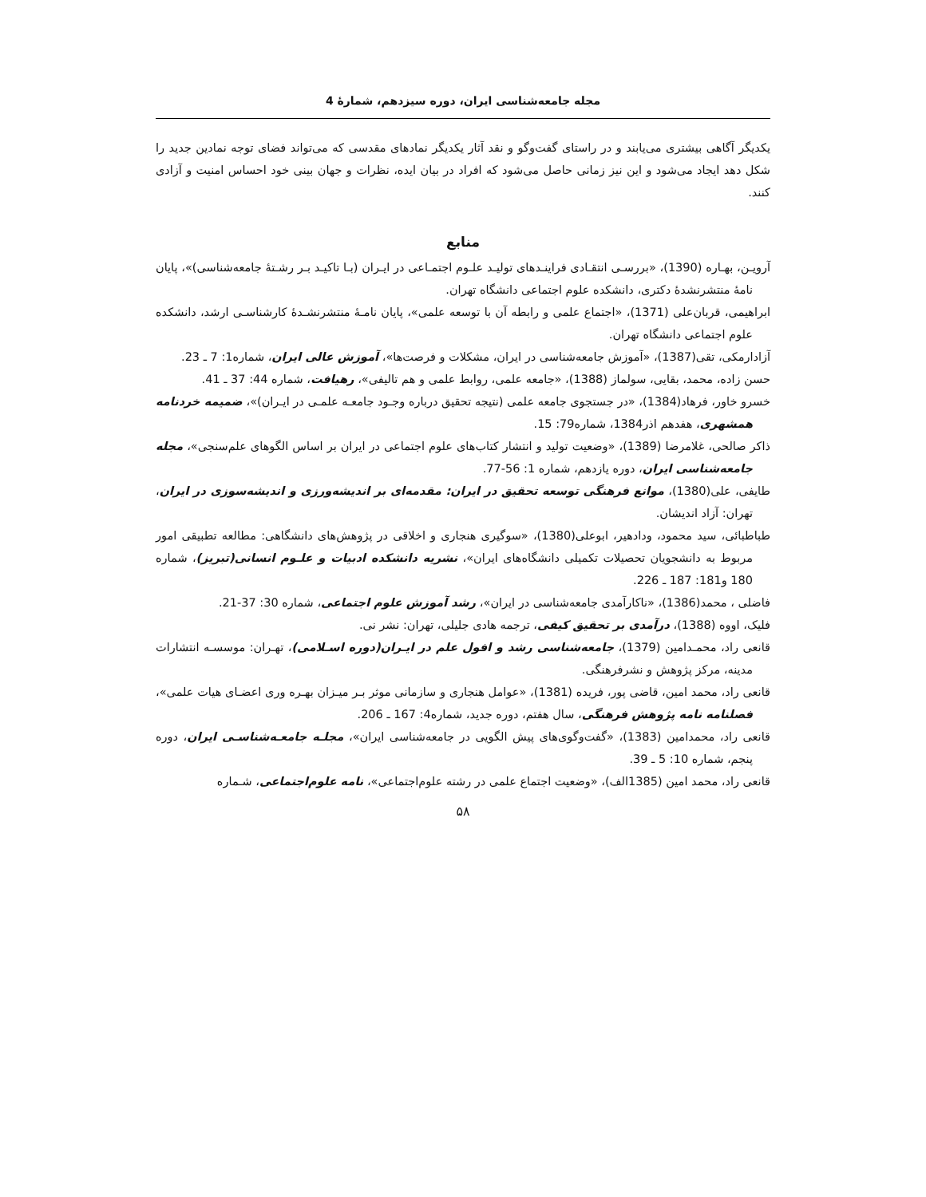مجله جامعه‌شناسی ایران، دوره سیزدهم، شمارهٔ 4
یکدیگر آگاهی بیشتری می‌یابند و در راستای گفت‌وگو و نقد آثار یکدیگر نمادهای مقدسی که می‌تواند فضای توجه نمادین جدید را شکل دهد ایجاد می‌شود و این نیز زمانی حاصل می‌شود که افراد در بیان ایده، نظرات و جهان بینی خود احساس امنیت و آزادی کنند.
منابع
آرویـن، بهـاره (1390)، «بررسـی انتقـادی فراینـدهای تولیـد علـوم اجتمـاعی در ایـران (بـا تاکیـد بـر رشـتهٔ جامعه‌شناسی)»، پایان نامهٔ منتشرنشدهٔ دکتری، دانشکده علوم اجتماعی دانشگاه تهران.
ابراهیمی، قربان‌علی (1371)، «اجتماع علمی و رابطه آن با توسعه علمی»، پایان نامـهٔ منتشرنشـدهٔ کارشناسـی ارشد، دانشکده علوم اجتماعی دانشگاه تهران.
آزادارمکی، تقی(1387)، «آموزش جامعه‌شناسی در ایران، مشکلات و فرصت‌ها»، آموزش عالی ایران، شماره1: 7 ـ 23.
حسن زاده، محمد، بقایی، سولماز (1388)، «جامعه علمی، روابط علمی و هم تالیفی»، رهیافت، شماره 44: 37 ـ 41.
خسرو خاور، فرهاد(1384)، «در جستجوی جامعه علمی (نتیجه تحقیق درباره وجـود جامعـه علمـی در ایـران)»، ضمیمه خردنامه همشهری، هفدهم اذر1384، شماره79: 15.
ذاکر صالحی، غلامرضا (1389)، «وضعیت تولید و انتشار کتاب‌های علوم اجتماعی در ایران بر اساس الگوهای علم‌سنجی»، مجله جامعه‌شناسی ایران، دوره یازدهم، شماره 1: 56-77.
طایفی، علی(1380)، موانع فرهنگی توسعه تحقیق در ایران: مقدمه‌ای بر اندیشه‌ورزی و اندیشه‌سوزی در ایران، تهران: آزاد اندیشان.
طباطبائی، سید محمود، ودادهیر، ابوعلی(1380)، «سوگیری هنجاری و اخلاقی در پژوهش‌های دانشگاهی: مطالعه تطبیقی امور مربوط به دانشجویان تحصیلات تکمیلی دانشگاه‌های ایران»، نشریه دانشکده ادبیات و علـوم انسانی(تبریز)، شماره 180 و181: 187 ـ 226.
فاضلی ، محمد(1386)، «ناکارآمدی جامعه‌شناسی در ایران»، رشد آموزش علوم اجتماعی، شماره 30: 37-21.
فلیک، اووه (1388)، درآمدی بر تحقیق کیفی، ترجمه هادی جلیلی، تهران: نشر نی.
قانعی راد، محمـدامین (1379)، جامعه‌شناسی رشد و افول علم در ایـران(دوره اسـلامی)، تهـران: موسسـه انتشارات مدینه، مرکز پژوهش و نشرفرهنگی.
قانعی راد، محمد امین، قاضی پور، فریده (1381)، «عوامل هنجاری و سازمانی موثر بـر میـزان بهـره وری اعضـای هیات علمی»، فصلنامه نامه پژوهش فرهنگی، سال هفتم، دوره جدید، شماره4: 167 ـ 206.
قانعی راد، محمدامین (1383)، «گفت‌وگوی‌های پیش الگویی در جامعه‌شناسی ایران»، مجلـه جامعـه‌شناسـی ایران، دوره پنجم، شماره 10: 5 ـ 39.
قانعی راد، محمد امین (1385الف)، «وضعیت اجتماع علمی در رشته علوم‌اجتماعی»، نامه علوم‌اجتماعی، شـماره
۵۸